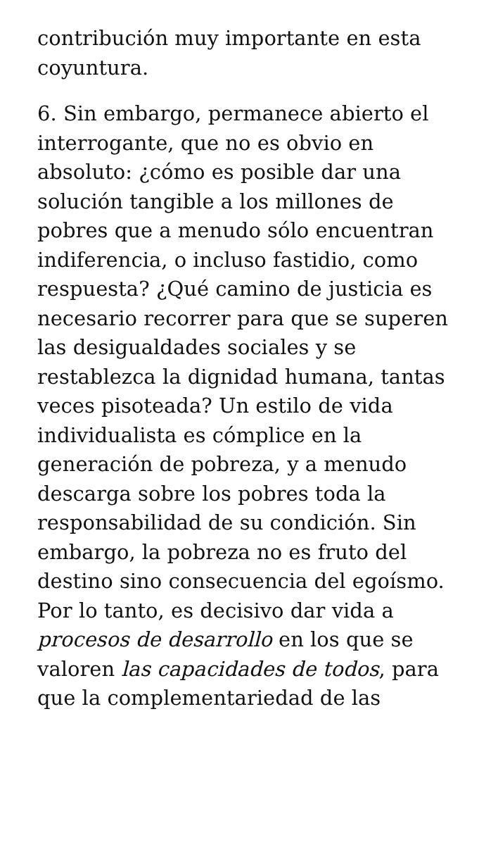contribución muy importante en esta coyuntura.
6. Sin embargo, permanece abierto el interrogante, que no es obvio en absoluto: ¿cómo es posible dar una solución tangible a los millones de pobres que a menudo sólo encuentran indiferencia, o incluso fastidio, como respuesta? ¿Qué camino de justicia es necesario recorrer para que se superen las desigualdades sociales y se restablezca la dignidad humana, tantas veces pisoteada? Un estilo de vida individualista es cómplice en la generación de pobreza, y a menudo descarga sobre los pobres toda la responsabilidad de su condición. Sin embargo, la pobreza no es fruto del destino sino consecuencia del egoísmo. Por lo tanto, es decisivo dar vida a procesos de desarrollo en los que se valoren las capacidades de todos, para que la complementariedad de las